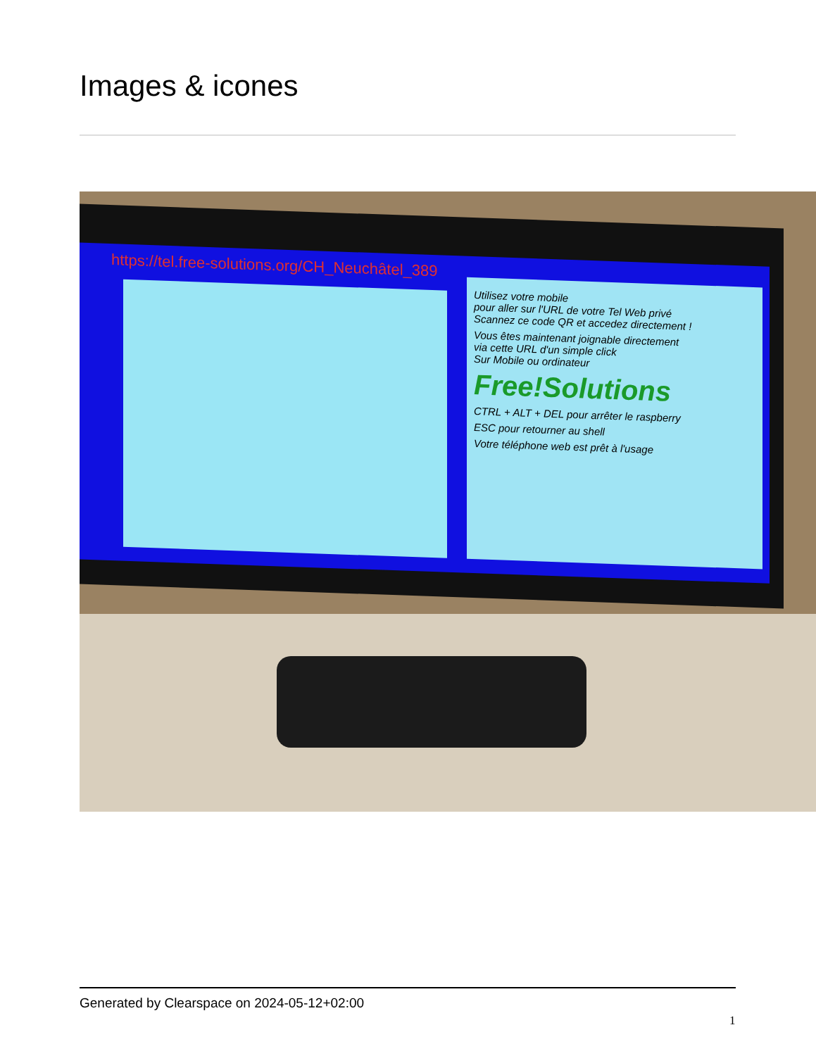Images & icones
https://tel.free-solutions.org/CH_Neuchâtel_389
Utilisez votre mobile
pour aller sur l'URL de votre Tel Web privé
Scannez ce code QR et accedez directement !
Vous êtes maintenant joignable directement
via cette URL d'un simple click
Sur Mobile ou ordinateur
Free!Solutions
CTRL + ALT + DEL pour arrêter le raspberry
ESC pour retourner au shell
Votre téléphone web est prêt à l'usage
Generated by Clearspace on 2024-05-12+02:00
1